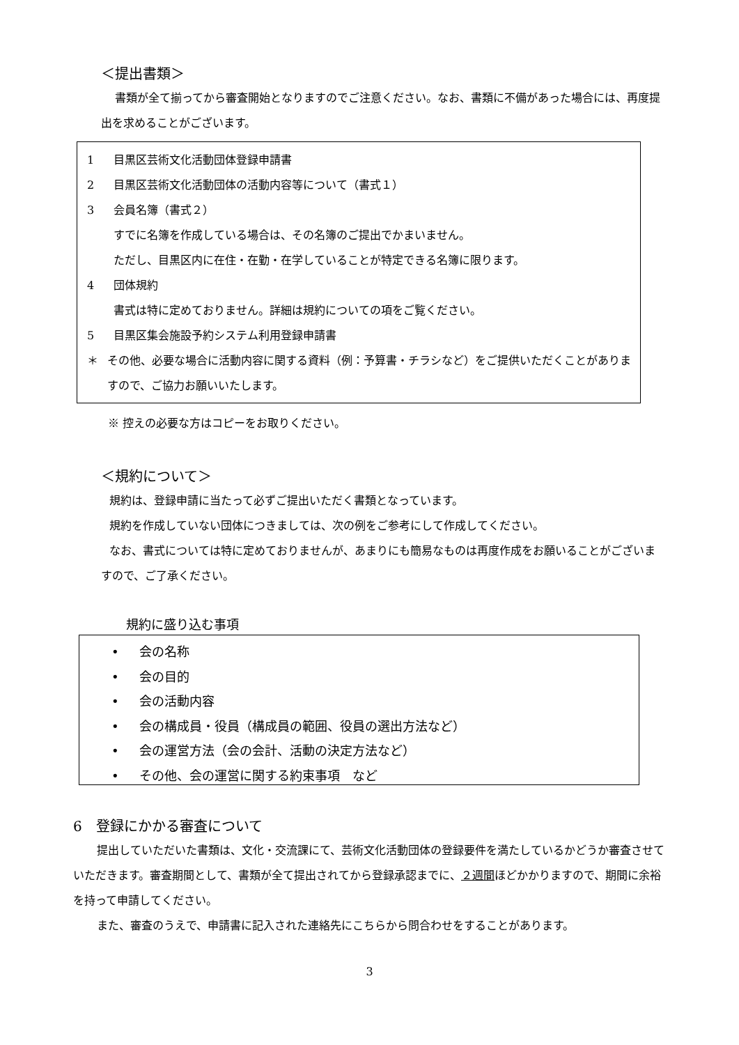＜提出書類＞
書類が全て揃ってから審査開始となりますのでご注意ください。なお、書類に不備があった場合には、再度提出を求めることがございます。
1 目黒区芸術文化活動団体登録申請書
2 目黒区芸術文化活動団体の活動内容等について（書式１）
3 会員名簿（書式２）
すでに名簿を作成している場合は、その名簿のご提出でかまいません。
ただし、目黒区内に在住・在勤・在学していることが特定できる名簿に限ります。
4 団体規約
書式は特に定めておりません。詳細は規約についての項をご覧ください。
5 目黒区集会施設予約システム利用登録申請書
＊ その他、必要な場合に活動内容に関する資料（例：予算書・チラシなど）をご提供いただくことがありますので、ご協力お願いいたします。
※ 控えの必要な方はコピーをお取りください。
＜規約について＞
規約は、登録申請に当たって必ずご提出いただく書類となっています。
規約を作成していない団体につきましては、次の例をご参考にして作成してください。
なお、書式については特に定めておりませんが、あまりにも簡易なものは再度作成をお願いることがございますので、ご了承ください。
規約に盛り込む事項
• 会の名称
• 会の目的
• 会の活動内容
• 会の構成員・役員（構成員の範囲、役員の選出方法など）
• 会の運営方法（会の会計、活動の決定方法など）
• その他、会の運営に関する約束事項　など
6　登録にかかる審査について
提出していただいた書類は、文化・交流課にて、芸術文化活動団体の登録要件を満たしているかどうか審査させていただきます。審査期間として、書類が全て提出されてから登録承認までに、２週間ほどかかりますので、期間に余裕を持って申請してください。
また、審査のうえで、申請書に記入された連絡先にこちらから問合わせをすることがあります。
3